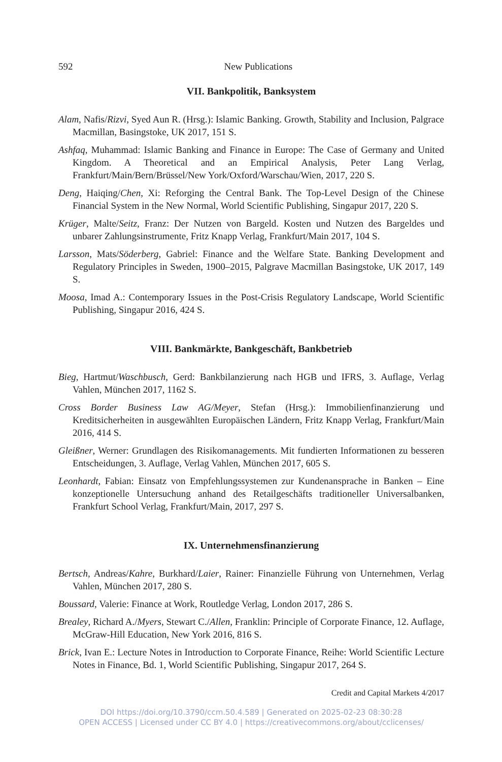592 New Publications
VII. Bankpolitik, Banksystem
Alam, Nafis/Rizvi, Syed Aun R. (Hrsg.): Islamic Banking. Growth, Stability and Inclusion, Palgrace Macmillan, Basingstoke, UK 2017, 151 S.
Ashfaq, Muhammad: Islamic Banking and Finance in Europe: The Case of Germany and United Kingdom. A Theoretical and an Empirical Analysis, Peter Lang Verlag, Frankfurt/Main/Bern/Brüssel/New York/Oxford/Warschau/Wien, 2017, 220 S.
Deng, Haiqing/Chen, Xi: Reforging the Central Bank. The Top-Level Design of the Chinese Financial System in the New Normal, World Scientific Publishing, Singapur 2017, 220 S.
Krüger, Malte/Seitz, Franz: Der Nutzen von Bargeld. Kosten und Nutzen des Bargeldes und unbarer Zahlungsinstrumente, Fritz Knapp Verlag, Frankfurt/Main 2017, 104 S.
Larsson, Mats/Söderberg, Gabriel: Finance and the Welfare State. Banking Development and Regulatory Principles in Sweden, 1900–2015, Palgrave Macmillan Basingstoke, UK 2017, 149 S.
Moosa, Imad A.: Contemporary Issues in the Post-Crisis Regulatory Landscape, World Scientific Publishing, Singapur 2016, 424 S.
VIII. Bankmärkte, Bankgeschäft, Bankbetrieb
Bieg, Hartmut/Waschbusch, Gerd: Bankbilanzierung nach HGB und IFRS, 3. Auflage, Verlag Vahlen, München 2017, 1162 S.
Cross Border Business Law AG/Meyer, Stefan (Hrsg.): Immobilienfinanzierung und Kreditsicherheiten in ausgewählten Europäischen Ländern, Fritz Knapp Verlag, Frankfurt/Main 2016, 414 S.
Gleißner, Werner: Grundlagen des Risikomanagements. Mit fundierten Informationen zu besseren Entscheidungen, 3. Auflage, Verlag Vahlen, München 2017, 605 S.
Leonhardt, Fabian: Einsatz von Empfehlungssystemen zur Kundenansprache in Banken – Eine konzeptionelle Untersuchung anhand des Retailgeschäfts traditioneller Universalbanken, Frankfurt School Verlag, Frankfurt/Main, 2017, 297 S.
IX. Unternehmensfinanzierung
Bertsch, Andreas/Kahre, Burkhard/Laier, Rainer: Finanzielle Führung von Unternehmen, Verlag Vahlen, München 2017, 280 S.
Boussard, Valerie: Finance at Work, Routledge Verlag, London 2017, 286 S.
Brealey, Richard A./Myers, Stewart C./Allen, Franklin: Principle of Corporate Finance, 12. Auflage, McGraw-Hill Education, New York 2016, 816 S.
Brick, Ivan E.: Lecture Notes in Introduction to Corporate Finance, Reihe: World Scientific Lecture Notes in Finance, Bd. 1, World Scientific Publishing, Singapur 2017, 264 S.
Credit and Capital Markets 4/2017
DOI https://doi.org/10.3790/ccm.50.4.589 | Generated on 2025-02-23 08:30:28
OPEN ACCESS | Licensed under CC BY 4.0 | https://creativecommons.org/about/cclicenses/